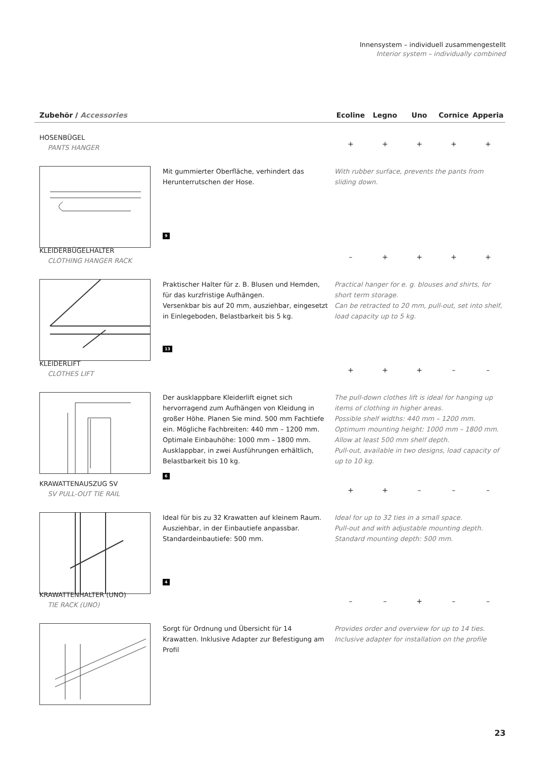Innensystem – individuell zusammengestellt
Interior system – individually combined
Zubehör / Accessories Ecoline Legno Uno Cornice Apperia
HOSENBÜGEL
PANTS HANGER
+ + + + +
Mit gummierter Oberfläche, verhindert das Herunterrutschen der Hose.
With rubber surface, prevents the pants from sliding down.
9
KLEIDERBÜGELHALTER
CLOTHING HANGER RACK
– + + + +
Praktischer Halter für z. B. Blusen und Hemden, für das kurzfristige Aufhängen.
Versenkbar bis auf 20 mm, ausziehbar, eingesetzt in Einlegeboden, Belastbarkeit bis 5 kg.
Practical hanger for e. g. blouses and shirts, for short term storage.
Can be retracted to 20 mm, pull-out, set into shelf, load capacity up to 5 kg.
13
KLEIDERLIFT
CLOTHES LIFT
+ + + – –
Der ausklappbare Kleiderlift eignet sich hervorragend zum Aufhängen von Kleidung in großer Höhe. Planen Sie mind. 500 mm Fachtiefe ein. Mögliche Fachbreiten: 440 mm – 1200 mm. Optimale Einbauhöhe: 1000 mm – 1800 mm. Ausklappbar, in zwei Ausführungen erhältlich, Belastbarkeit bis 10 kg.
The pull-down clothes lift is ideal for hanging up items of clothing in higher areas.
Possible shelf widths: 440 mm – 1200 mm.
Optimum mounting height: 1000 mm – 1800 mm.
Allow at least 500 mm shelf depth.
Pull-out, available in two designs, load capacity of up to 10 kg.
6
KRAWATTENAUSZUG SV
SV PULL-OUT TIE RAIL
+ + – – –
Ideal für bis zu 32 Krawatten auf kleinem Raum. Ausziehbar, in der Einbautiefe anpassbar. Standardeinbautiefe: 500 mm.
Ideal for up to 32 ties in a small space.
Pull-out and with adjustable mounting depth.
Standard mounting depth: 500 mm.
4
KRAWATTENHALTER (UNO)
TIE RACK (UNO)
– – + – –
Sorgt für Ordnung und Übersicht für 14 Krawatten. Inklusive Adapter zur Befestigung am Profil
Provides order and overview for up to 14 ties. Inclusive adapter for installation on the profile
23